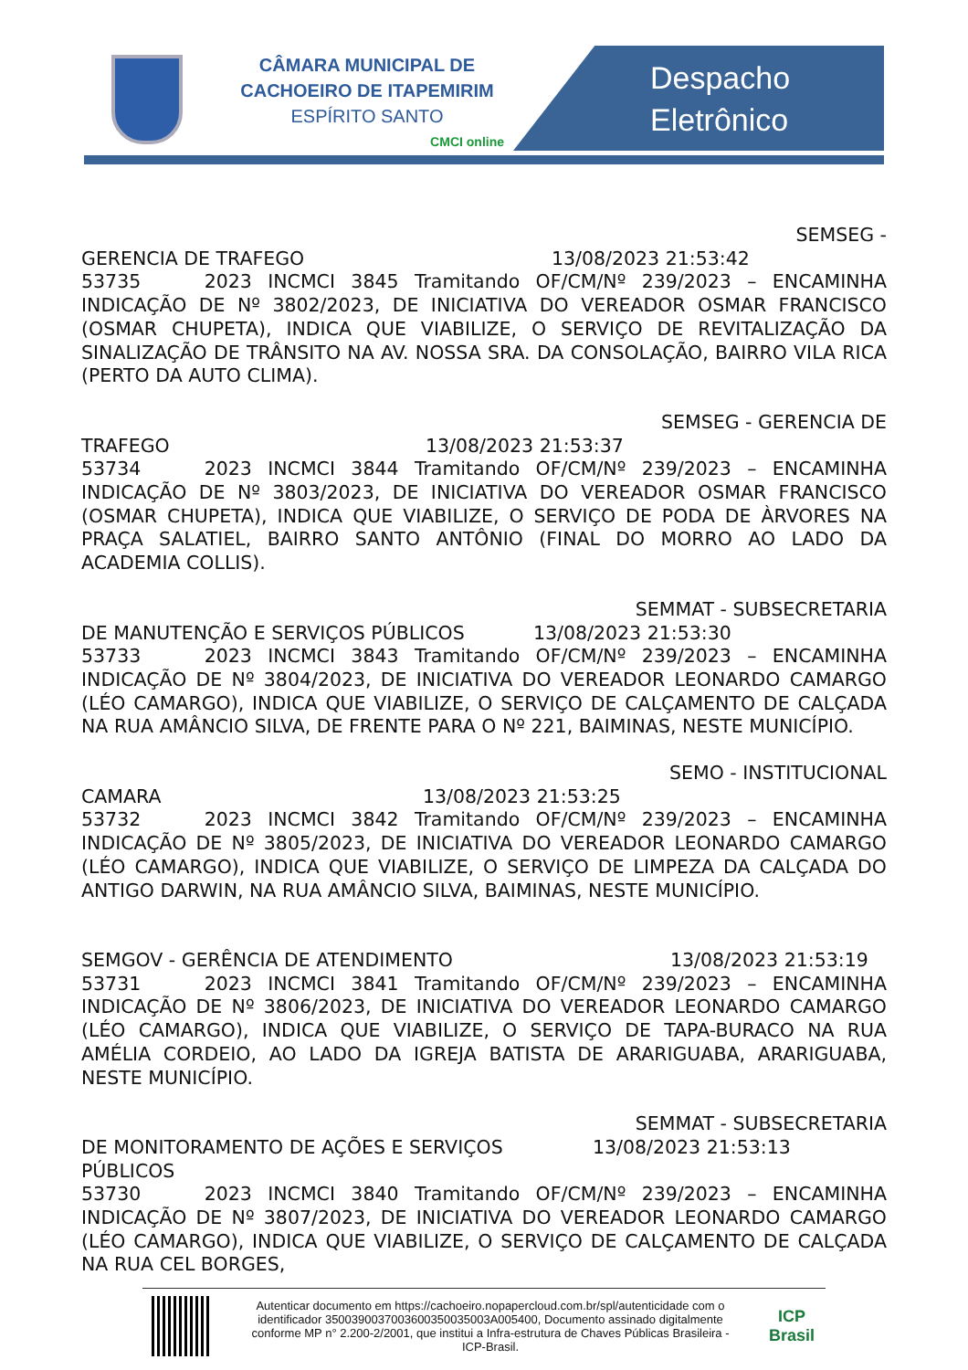CÂMARA MUNICIPAL DE
CACHOEIRO DE ITAPEMIRIM
ESPÍRITO SANTO
CMCI online
Despacho
Eletrônico
SEMSEG -
GERENCIA DE TRAFEGO 13/08/2023 21:53:42
53735 2023 INCMCI 3845 Tramitando OF/CM/Nº 239/2023 – ENCAMINHA INDICAÇÃO DE Nº 3802/2023, DE INICIATIVA DO VEREADOR OSMAR FRANCISCO (OSMAR CHUPETA), INDICA QUE VIABILIZE, O SERVIÇO DE REVITALIZAÇÃO DA SINALIZAÇÃO DE TRÂNSITO NA AV. NOSSA SRA. DA CONSOLAÇÃO, BAIRRO VILA RICA (PERTO DA AUTO CLIMA).
SEMSEG - GERENCIA DE
TRAFEGO 13/08/2023 21:53:37
53734 2023 INCMCI 3844 Tramitando OF/CM/Nº 239/2023 – ENCAMINHA INDICAÇÃO DE Nº 3803/2023, DE INICIATIVA DO VEREADOR OSMAR FRANCISCO (OSMAR CHUPETA), INDICA QUE VIABILIZE, O SERVIÇO DE PODA DE ÀRVORES NA PRAÇA SALATIEL, BAIRRO SANTO ANTÔNIO (FINAL DO MORRO AO LADO DA ACADEMIA COLLIS).
SEMMAT - SUBSECRETARIA
DE MANUTENÇÃO E SERVIÇOS PÚBLICOS 13/08/2023 21:53:30
53733 2023 INCMCI 3843 Tramitando OF/CM/Nº 239/2023 – ENCAMINHA INDICAÇÃO DE Nº 3804/2023, DE INICIATIVA DO VEREADOR LEONARDO CAMARGO (LÉO CAMARGO), INDICA QUE VIABILIZE, O SERVIÇO DE CALÇAMENTO DE CALÇADA NA RUA AMÂNCIO SILVA, DE FRENTE PARA O Nº 221, BAIMINAS, NESTE MUNICÍPIO.
SEMO - INSTITUCIONAL
CAMARA 13/08/2023 21:53:25
53732 2023 INCMCI 3842 Tramitando OF/CM/Nº 239/2023 – ENCAMINHA INDICAÇÃO DE Nº 3805/2023, DE INICIATIVA DO VEREADOR LEONARDO CAMARGO (LÉO CAMARGO), INDICA QUE VIABILIZE, O SERVIÇO DE LIMPEZA DA CALÇADA DO ANTIGO DARWIN, NA RUA AMÂNCIO SILVA, BAIMINAS, NESTE MUNICÍPIO.
SEMGOV - GERÊNCIA DE ATENDIMENTO 13/08/2023 21:53:19
53731 2023 INCMCI 3841 Tramitando OF/CM/Nº 239/2023 – ENCAMINHA INDICAÇÃO DE Nº 3806/2023, DE INICIATIVA DO VEREADOR LEONARDO CAMARGO (LÉO CAMARGO), INDICA QUE VIABILIZE, O SERVIÇO DE TAPA-BURACO NA RUA AMÉLIA CORDEIO, AO LADO DA IGREJA BATISTA DE ARARIGUABA, ARARIGUABA, NESTE MUNICÍPIO.
SEMMAT - SUBSECRETARIA
DE MONITORAMENTO DE AÇÕES E SERVIÇOS PÚBLICOS 13/08/2023 21:53:13
53730 2023 INCMCI 3840 Tramitando OF/CM/Nº 239/2023 – ENCAMINHA INDICAÇÃO DE Nº 3807/2023, DE INICIATIVA DO VEREADOR LEONARDO CAMARGO (LÉO CAMARGO), INDICA QUE VIABILIZE, O SERVIÇO DE CALÇAMENTO DE CALÇADA NA RUA CEL BORGES,
Autenticar documento em https://cachoeiro.nopapercloud.com.br/spl/autenticidade com o identificador 3500390037003600350035003A005400, Documento assinado digitalmente conforme MP n° 2.200-2/2001, que institui a Infra-estrutura de Chaves Públicas Brasileira - ICP-Brasil.
ICP
Brasil